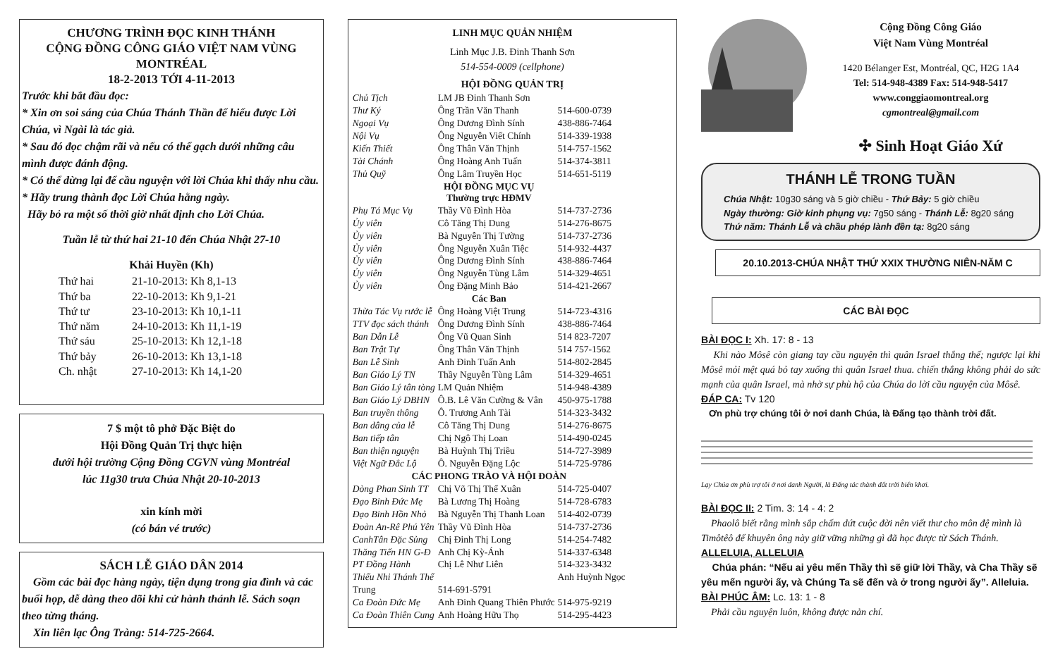CHƯƠNG TRÌNH ĐỌC KINH THÁNH
CỘNG ĐỒNG CÔNG GIÁO VIỆT NAM VÙNG
MONTRÉAL
18-2-2013 TỚI 4-11-2013
Trước khi bắt đầu đọc:
* Xin ơn soi sáng của Chúa Thánh Thần để hiểu được Lời Chúa, vì Ngài là tác giả.
* Sau đó đọc chậm rãi và nếu có thể gạch dưới những câu mình được đánh động.
* Có thể dừng lại để cầu nguyện với lời Chúa khi thấy nhu cầu.
* Hãy trung thành đọc Lời Chúa hằng ngày.
Hãy bỏ ra một số thời giờ nhất định cho Lời Chúa.
Tuần lễ từ thứ hai 21-10 đến Chúa Nhật 27-10
Khải Huyền (Kh)
| Thứ hai | 21-10-2013: Kh 8,1-13 |
| Thứ ba | 22-10-2013: Kh 9,1-21 |
| Thứ tư | 23-10-2013: Kh 10,1-11 |
| Thứ năm | 24-10-2013: Kh 11,1-19 |
| Thứ sáu | 25-10-2013: Kh 12,1-18 |
| Thứ bảy | 26-10-2013: Kh 13,1-18 |
| Ch. nhật | 27-10-2013: Kh 14,1-20 |
7 $ một tô phở Đặc Biệt do
Hội Đồng Quản Trị thực hiện
dưới hội trường Cộng Đồng CGVN vùng Montréal
lúc 11g30 trưa Chúa Nhật 20-10-2013
xin kính mời
(có bán vé trước)
SÁCH LỄ GIÁO DÂN 2014
Gồm các bài đọc hàng ngày, tiện dụng trong gia đình và các buổi họp, dễ dàng theo dõi khi cử hành thánh lễ. Sách soạn theo từng tháng.
Xin liên lạc Ông Tràng: 514-725-2664.
LINH MỤC QUẢN NHIỆM
Linh Mục J.B. Đinh Thanh Sơn
514-554-0009 (cellphone)
HỘI ĐỒNG QUẢN TRỊ
| Chủ Tịch | LM JB Đinh Thanh Sơn | |
| Thư Ký | Ông Trần Văn Thanh | 514-600-0739 |
| Ngoại Vụ | Ông Dương Đình Sính | 438-886-7464 |
| Nội Vụ | Ông Nguyễn Viết Chính | 514-339-1938 |
| Kiến Thiết | Ông Thân Văn Thịnh | 514-757-1562 |
| Tài Chánh | Ông Hoàng Anh Tuấn | 514-374-3811 |
| Thủ Quỹ | Ông Lâm Truyền Học | 514-651-5119 |
| HỘI ĐỒNG MỤC VỤ Thường trực HĐMV | | |
| Phụ Tá Mục Vụ | Thầy Vũ Đình Hòa | 514-737-2736 |
| Ủy viên | Cô Tăng Thị Dung | 514-276-8675 |
| Ủy viên | Bà Nguyễn Thị Tường | 514-737-2736 |
| Ủy viên | Ông Nguyễn Xuân Tiệc | 514-932-4437 |
| Ủy viên | Ông Dương Đình Sính | 438-886-7464 |
| Ủy viên | Ông Nguyễn Tùng Lâm | 514-329-4651 |
| Ủy viên | Ông Đặng Minh Bảo | 514-421-2667 |
| Các Ban | | |
| Thừa Tác Vụ rước lễ | Ông Hoàng Việt Trung | 514-723-4316 |
| TTV đọc sách thánh | Ông Dương Đình Sính | 438-886-7464 |
| Ban Dẫn Lễ | Ông Vũ Quan Sinh | 514 823-7207 |
| Ban Trật Tự | Ông Thân Văn Thịnh | 514 757-1562 |
| Ban Lễ Sinh | Anh Đinh Tuấn Anh | 514-802-2845 |
| Ban Giáo Lý TN | Thầy Nguyễn Tùng Lâm | 514-329-4651 |
| Ban Giáo Lý tân tòng | LM Quản Nhiệm | 514-948-4389 |
| Ban Giáo Lý DBHN | Ô.B. Lê Văn Cường & Vân | 450-975-1788 |
| Ban truyền thông | Ô. Trương Anh Tài | 514-323-3432 |
| Ban dâng của lễ | Cô Tăng Thị Dung | 514-276-8675 |
| Ban tiếp tân | Chị Ngô Thị Loan | 514-490-0245 |
| Ban thiện nguyện | Bà Huỳnh Thị Triều | 514-727-3989 |
| Việt Ngữ Đắc Lộ | Ô. Nguyễn Đặng Lộc | 514-725-9786 |
| CÁC PHONG TRÀO VÀ HỘI ĐOÀN | | |
| Dòng Phan Sinh TT | Chị Võ Thị Thể Xuân | 514-725-0407 |
| Đạo Binh Đức Mẹ | Bà Lương Thị Hoàng | 514-728-6783 |
| Đạo Binh Hồn Nhỏ | Bà Nguyễn Thị Thanh Loan | 514-402-0739 |
| Đoàn An-Rê Phú Yên | Thầy Vũ Đình Hòa | 514-737-2736 |
| CanhTân Đặc Sủng | Chị Đinh Thị Long | 514-254-7482 |
| Thăng Tiến HN G-Đ | Anh Chị Kỳ-Ánh | 514-337-6348 |
| PT Đồng Hành | Chị Lê Như Liên | 514-323-3432 |
| Thiếu Nhi Thánh Thể | | Anh Huỳnh Ngọc |
| Trung | 514-691-5791 | |
| Ca Đoàn Đức Mẹ | Anh Đinh Quang Thiên Phước | 514-975-9219 |
| Ca Đoàn Thiên Cung | Anh Hoàng Hữu Thọ | 514-295-4423 |
Cộng Đồng Công Giáo
Việt Nam Vùng Montréal
1420 Bélanger Est, Montréal, QC, H2G 1A4
Tel: 514-948-4389 Fax: 514-948-5417
www.conggiaomontreal.org
cgmontreal@gmail.com
✣ Sinh Hoạt Giáo Xứ
THÁNH LỄ TRONG TUẦN
Chúa Nhật: 10g30 sáng và 5 giờ chiều - Thứ Bảy: 5 giờ chiều
Ngày thường: Giờ kinh phụng vụ: 7g50 sáng - Thánh Lễ: 8g20 sáng
Thứ năm: Thánh Lễ và chầu phép lành đền tạ: 8g20 sáng
20.10.2013-CHÚA NHẬT THỨ XXIX THƯỜNG NIÊN-NĂM C
CÁC BÀI ĐỌC
BÀI ĐỌC I: Xh. 17: 8 - 13
Khi nào Môsê còn giang tay cầu nguyện thì quân Israel thắng thế; ngược lại khi Môsê mỏi mệt quá bỏ tay xuống thì quân Israel thua. chiến thắng không phải do sức mạnh của quân Israel, mà nhờ sự phù hộ của Chúa do lời cầu nguyện của Môsê.
ĐÁP CA: Tv 120
Ơn phù trợ chúng tôi ở nơi danh Chúa, là Đấng tạo thành trời đất.
Lạy Chúa ơn phù trợ tôi ở nơi danh Người, là Đấng tác thành đất trời biển khơi.
BÀI ĐỌC II: 2 Tim. 3: 14 - 4: 2
Phaolô biết rằng mình sắp chấm dứt cuộc đời nên viết thư cho môn đệ mình là Timôtêô để khuyên ông này giữ vững những gì đã học được từ Sách Thánh.
ALLELUIA, ALLELUIA
Chúa phán: “Nếu ai yêu mến Thầy thì sẽ giữ lời Thầy, và Cha Thầy sẽ yêu mến người ấy, và Chúng Ta sẽ đến và ở trong người ấy”. Alleluia.
BÀI PHÚC ÂM: Lc. 13: 1 - 8
Phải cầu nguyện luôn, không được nản chí.